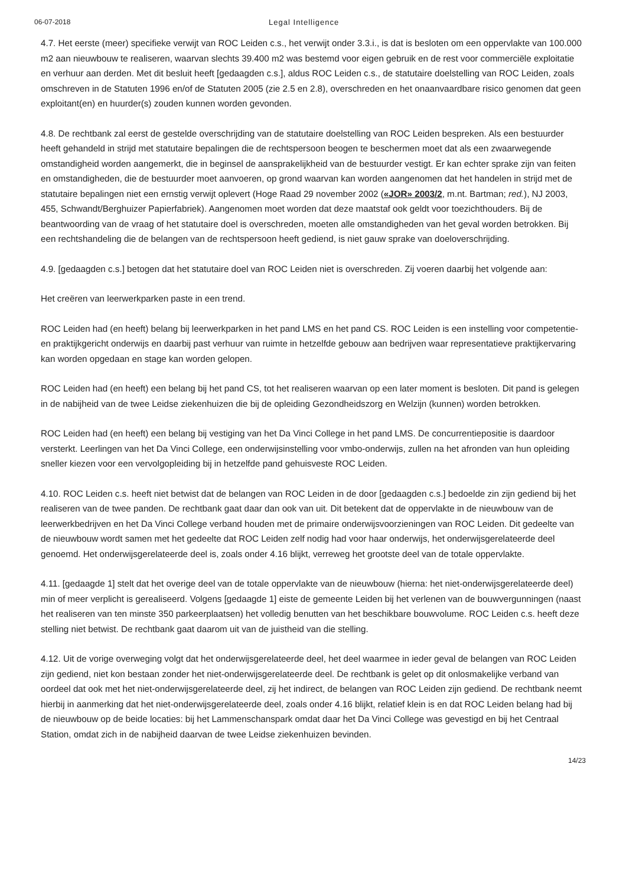06-07-2018 Legal Intelligence
4.7. Het eerste (meer) specifieke verwijt van ROC Leiden c.s., het verwijt onder 3.3.i., is dat is besloten om een oppervlakte van 100.000 m2 aan nieuwbouw te realiseren, waarvan slechts 39.400 m2 was bestemd voor eigen gebruik en de rest voor commerciële exploitatie en verhuur aan derden. Met dit besluit heeft [gedaagden c.s.], aldus ROC Leiden c.s., de statutaire doelstelling van ROC Leiden, zoals omschreven in de Statuten 1996 en/of de Statuten 2005 (zie 2.5 en 2.8), overschreden en het onaanvaardbare risico genomen dat geen exploitant(en) en huurder(s) zouden kunnen worden gevonden.
4.8. De rechtbank zal eerst de gestelde overschrijding van de statutaire doelstelling van ROC Leiden bespreken. Als een bestuurder heeft gehandeld in strijd met statutaire bepalingen die de rechtspersoon beogen te beschermen moet dat als een zwaarwegende omstandigheid worden aangemerkt, die in beginsel de aansprakelijkheid van de bestuurder vestigt. Er kan echter sprake zijn van feiten en omstandigheden, die de bestuurder moet aanvoeren, op grond waarvan kan worden aangenomen dat het handelen in strijd met de statutaire bepalingen niet een ernstig verwijt oplevert (Hoge Raad 29 november 2002 («JOR» 2003/2, m.nt. Bartman; red.), NJ 2003, 455, Schwandt/Berghuizer Papierfabriek). Aangenomen moet worden dat deze maatstaf ook geldt voor toezichthouders. Bij de beantwoording van de vraag of het statutaire doel is overschreden, moeten alle omstandigheden van het geval worden betrokken. Bij een rechtshandeling die de belangen van de rechtspersoon heeft gediend, is niet gauw sprake van doeloverschrijding.
4.9. [gedaagden c.s.] betogen dat het statutaire doel van ROC Leiden niet is overschreden. Zij voeren daarbij het volgende aan:
Het creëren van leerwerkparken paste in een trend.
ROC Leiden had (en heeft) belang bij leerwerkparken in het pand LMS en het pand CS. ROC Leiden is een instelling voor competentie- en praktijkgericht onderwijs en daarbij past verhuur van ruimte in hetzelfde gebouw aan bedrijven waar representatieve praktijkervaring kan worden opgedaan en stage kan worden gelopen.
ROC Leiden had (en heeft) een belang bij het pand CS, tot het realiseren waarvan op een later moment is besloten. Dit pand is gelegen in de nabijheid van de twee Leidse ziekenhuizen die bij de opleiding Gezondheidszorg en Welzijn (kunnen) worden betrokken.
ROC Leiden had (en heeft) een belang bij vestiging van het Da Vinci College in het pand LMS. De concurrentiepositie is daardoor versterkt. Leerlingen van het Da Vinci College, een onderwijsinstelling voor vmbo-onderwijs, zullen na het afronden van hun opleiding sneller kiezen voor een vervolgopleiding bij in hetzelfde pand gehuisveste ROC Leiden.
4.10. ROC Leiden c.s. heeft niet betwist dat de belangen van ROC Leiden in de door [gedaagden c.s.] bedoelde zin zijn gediend bij het realiseren van de twee panden. De rechtbank gaat daar dan ook van uit. Dit betekent dat de oppervlakte in de nieuwbouw van de leerwerkbedrijven en het Da Vinci College verband houden met de primaire onderwijsvoorzieningen van ROC Leiden. Dit gedeelte van de nieuwbouw wordt samen met het gedeelte dat ROC Leiden zelf nodig had voor haar onderwijs, het onderwijsgerelateerde deel genoemd. Het onderwijsgerelateerde deel is, zoals onder 4.16 blijkt, verreweg het grootste deel van de totale oppervlakte.
4.11. [gedaagde 1] stelt dat het overige deel van de totale oppervlakte van de nieuwbouw (hierna: het niet-onderwijsgerelateerde deel) min of meer verplicht is gerealiseerd. Volgens [gedaagde 1] eiste de gemeente Leiden bij het verlenen van de bouwvergunningen (naast het realiseren van ten minste 350 parkeerplaatsen) het volledig benutten van het beschikbare bouwvolume. ROC Leiden c.s. heeft deze stelling niet betwist. De rechtbank gaat daarom uit van de juistheid van die stelling.
4.12. Uit de vorige overweging volgt dat het onderwijsgerelateerde deel, het deel waarmee in ieder geval de belangen van ROC Leiden zijn gediend, niet kon bestaan zonder het niet-onderwijsgerelateerde deel. De rechtbank is gelet op dit onlosmakelijke verband van oordeel dat ook met het niet-onderwijsgerelateerde deel, zij het indirect, de belangen van ROC Leiden zijn gediend. De rechtbank neemt hierbij in aanmerking dat het niet-onderwijsgerelateerde deel, zoals onder 4.16 blijkt, relatief klein is en dat ROC Leiden belang had bij de nieuwbouw op de beide locaties: bij het Lammenschanspark omdat daar het Da Vinci College was gevestigd en bij het Centraal Station, omdat zich in de nabijheid daarvan de twee Leidse ziekenhuizen bevinden.
14/23